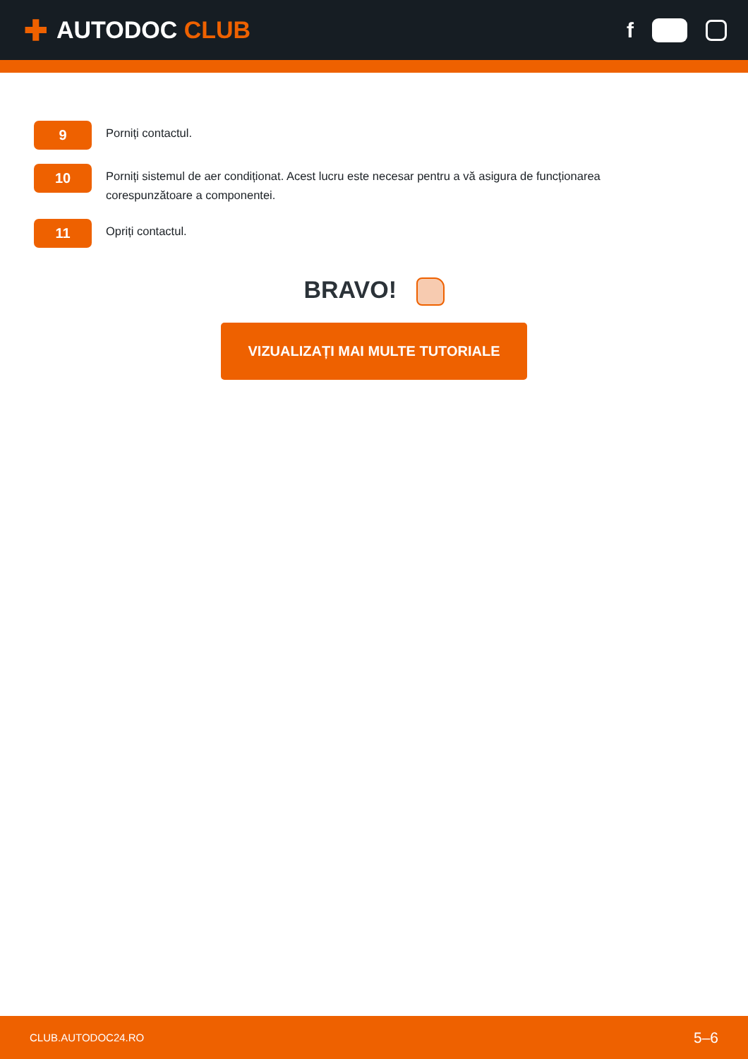✚
AUTODOC CLUB
f
▶
9
Porniți contactul.
10
Porniți sistemul de aer condiționat. Acest lucru este necesar pentru a vă asigura de funcționarea corespunzătoare a componentei.
11
Opriți contactul.
BRAVO!
VIZUALIZAȚI MAI MULTE TUTORIALE
CLUB.AUTODOC24.RO 5–6